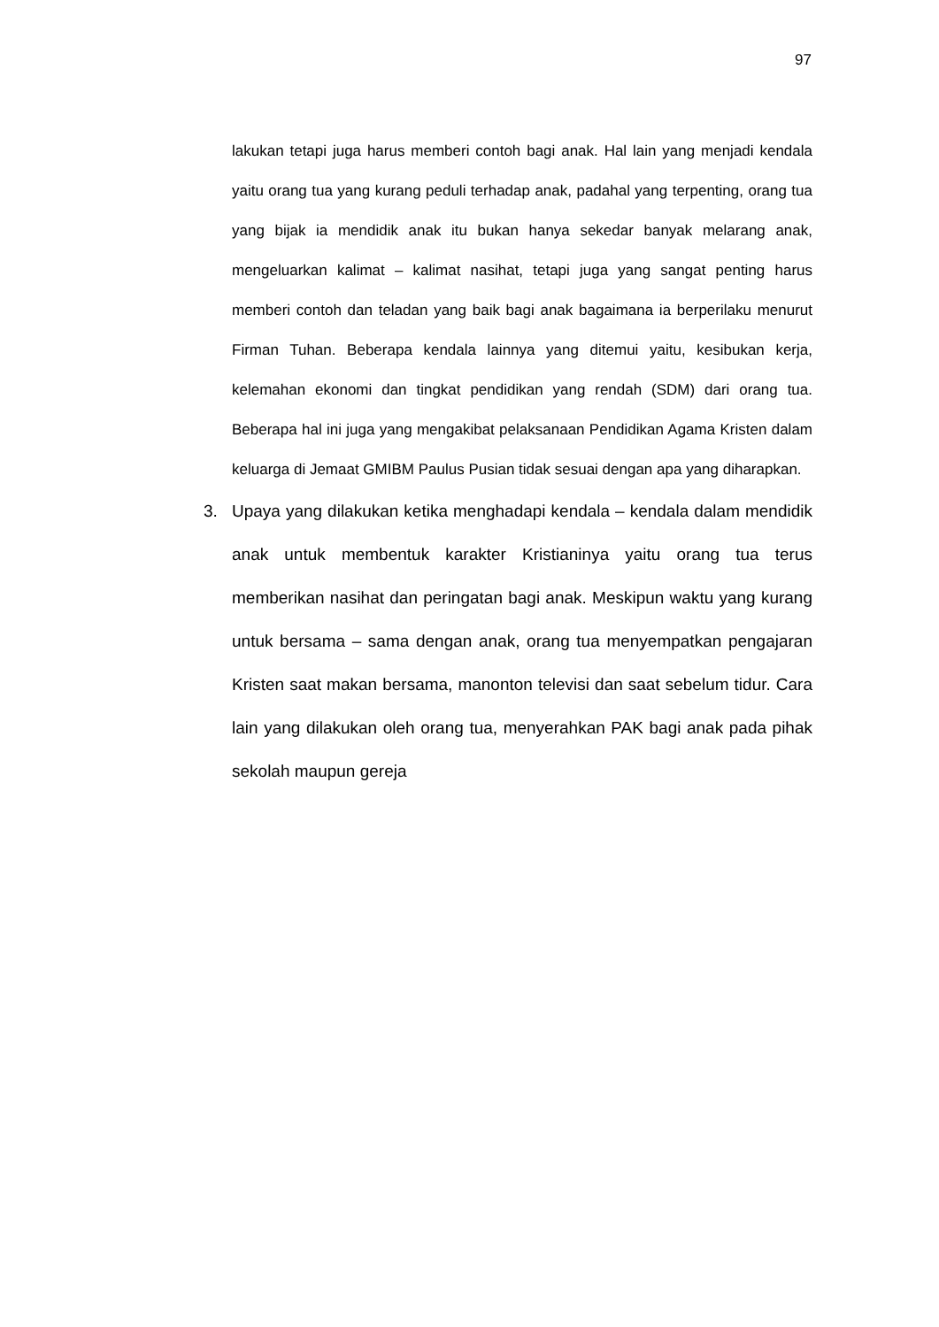97
lakukan tetapi juga harus memberi contoh bagi anak. Hal lain yang menjadi kendala yaitu orang tua yang kurang peduli terhadap anak, padahal yang terpenting, orang tua yang bijak ia mendidik anak itu bukan hanya sekedar banyak melarang anak, mengeluarkan kalimat – kalimat nasihat, tetapi juga yang sangat penting harus memberi contoh dan teladan yang baik bagi anak bagaimana ia berperilaku menurut Firman Tuhan. Beberapa kendala lainnya yang ditemui yaitu, kesibukan kerja, kelemahan ekonomi dan tingkat pendidikan yang rendah (SDM) dari orang tua. Beberapa hal ini juga yang mengakibat pelaksanaan Pendidikan Agama Kristen dalam keluarga di Jemaat GMIBM Paulus Pusian tidak sesuai dengan apa yang diharapkan.
3. Upaya yang dilakukan ketika menghadapi kendala – kendala dalam mendidik anak untuk membentuk karakter Kristianinya yaitu orang tua terus memberikan nasihat dan peringatan bagi anak. Meskipun waktu yang kurang untuk bersama – sama dengan anak, orang tua menyempatkan pengajaran Kristen saat makan bersama, manonton televisi dan saat sebelum tidur. Cara lain yang dilakukan oleh orang tua, menyerahkan PAK bagi anak pada pihak sekolah maupun gereja